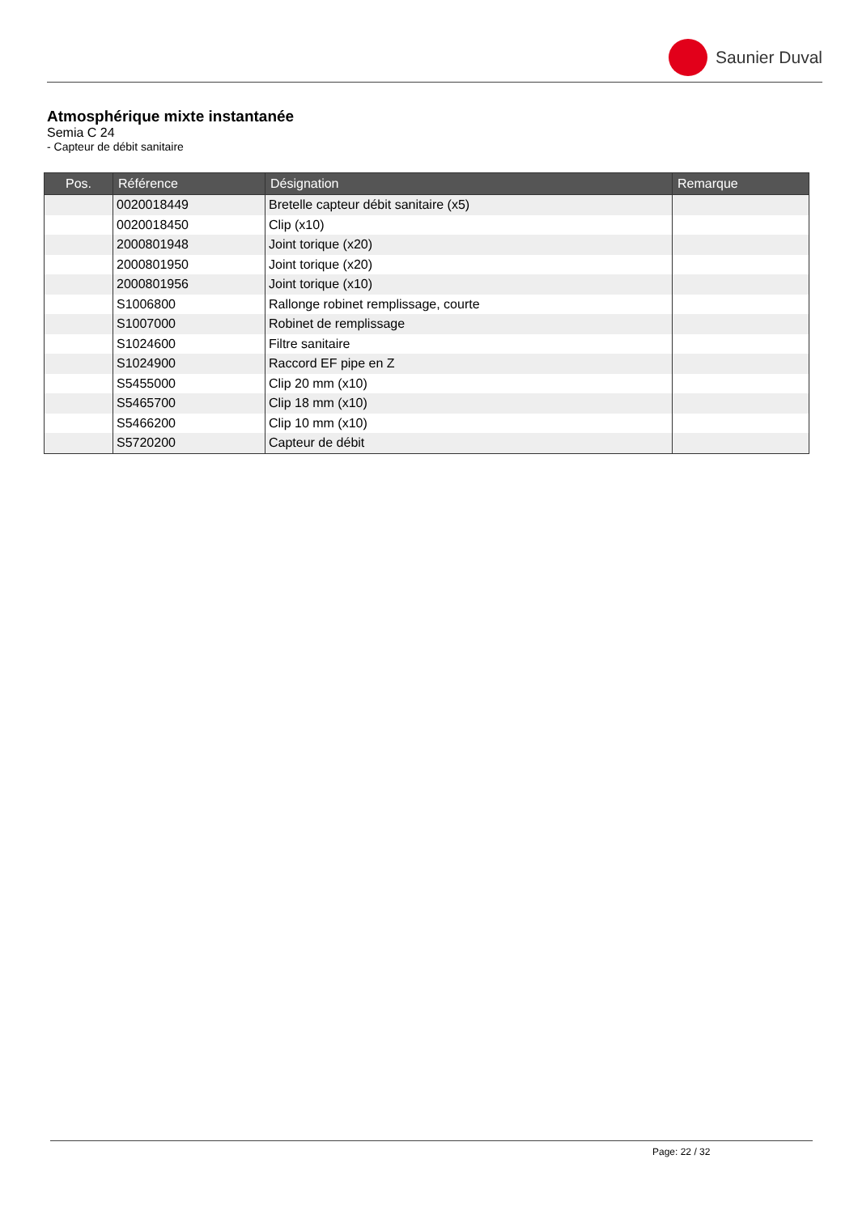Saunier Duval
Atmosphérique mixte instantanée
Semia C 24
- Capteur de débit sanitaire
| Pos. | Référence | Désignation | Remarque |
| --- | --- | --- | --- |
| | 0020018449 | Bretelle capteur débit sanitaire (x5) | |
| | 0020018450 | Clip (x10) | |
| | 2000801948 | Joint torique (x20) | |
| | 2000801950 | Joint torique (x20) | |
| | 2000801956 | Joint torique (x10) | |
| | S1006800 | Rallonge robinet remplissage, courte | |
| | S1007000 | Robinet de remplissage | |
| | S1024600 | Filtre sanitaire | |
| | S1024900 | Raccord EF pipe en Z | |
| | S5455000 | Clip 20 mm (x10) | |
| | S5465700 | Clip 18 mm (x10) | |
| | S5466200 | Clip 10 mm (x10) | |
| | S5720200 | Capteur de débit | |
Page: 22 / 32